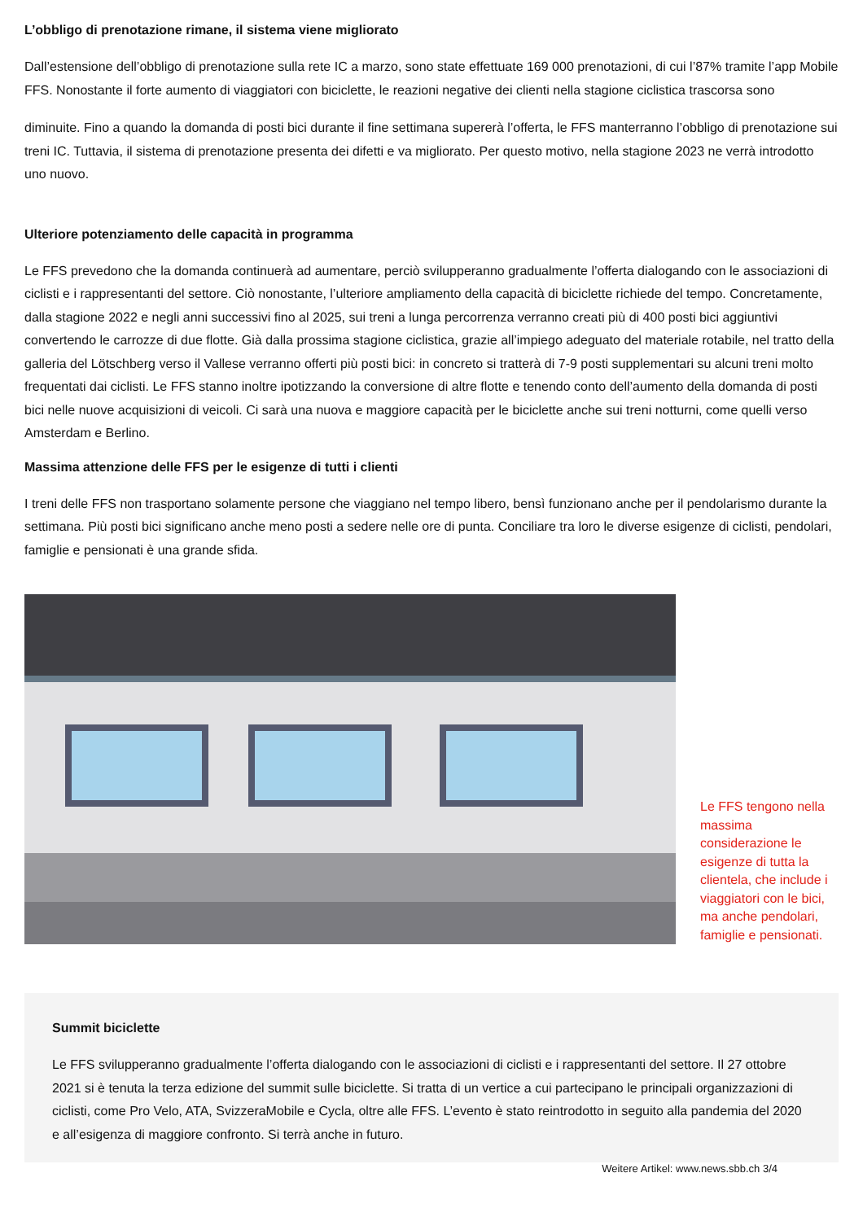L’obbligo di prenotazione rimane, il sistema viene migliorato
Dall’estensione dell’obbligo di prenotazione sulla rete IC a marzo, sono state effettuate 169 000 prenotazioni, di cui l’87% tramite l’app Mobile FFS. Nonostante il forte aumento di viaggiatori con biciclette, le reazioni negative dei clienti nella stagione ciclistica trascorsa sono
diminuite. Fino a quando la domanda di posti bici durante il fine settimana supererà l’offerta, le FFS manterranno l’obbligo di prenotazione sui treni IC. Tuttavia, il sistema di prenotazione presenta dei difetti e va migliorato. Per questo motivo, nella stagione 2023 ne verrà introdotto uno nuovo.
Ulteriore potenziamento delle capacità in programma
Le FFS prevedono che la domanda continuerà ad aumentare, perciò svilupperanno gradualmente l’offerta dialogando con le associazioni di ciclisti e i rappresentanti del settore. Ciò nonostante, l’ulteriore ampliamento della capacità di biciclette richiede del tempo. Concretamente, dalla stagione 2022 e negli anni successivi fino al 2025, sui treni a lunga percorrenza verranno creati più di 400 posti bici aggiuntivi convertendo le carrozze di due flotte. Già dalla prossima stagione ciclistica, grazie all’impiego adeguato del materiale rotabile, nel tratto della galleria del Lötschberg verso il Vallese verranno offerti più posti bici: in concreto si tratterà di 7-9 posti supplementari su alcuni treni molto frequentati dai ciclisti. Le FFS stanno inoltre ipotizzando la conversione di altre flotte e tenendo conto dell’aumento della domanda di posti bici nelle nuove acquisizioni di veicoli. Ci sarà una nuova e maggiore capacità per le biciclette anche sui treni notturni, come quelli verso Amsterdam e Berlino.
Massima attenzione delle FFS per le esigenze di tutti i clienti
I treni delle FFS non trasportano solamente persone che viaggiano nel tempo libero, bensì funzionano anche per il pendolarismo durante la settimana. Più posti bici significano anche meno posti a sedere nelle ore di punta. Conciliare tra loro le diverse esigenze di ciclisti, pendolari, famiglie e pensionati è una grande sfida.
Le FFS tengono nella massima considerazione le esigenze di tutta la clientela, che include i viaggiatori con le bici, ma anche pendolari, famiglie e pensionati.
Summit biciclette
Le FFS svilupperanno gradualmente l’offerta dialogando con le associazioni di ciclisti e i rappresentanti del settore. Il 27 ottobre 2021 si è tenuta la terza edizione del summit sulle biciclette. Si tratta di un vertice a cui partecipano le principali organizzazioni di ciclisti, come Pro Velo, ATA, SvizzeraMobile e Cycla, oltre alle FFS. L’evento è stato reintrodotto in seguito alla pandemia del 2020 e all’esigenza di maggiore confronto. Si terrà anche in futuro.
Weitere Artikel: www.news.sbb.ch 3/4